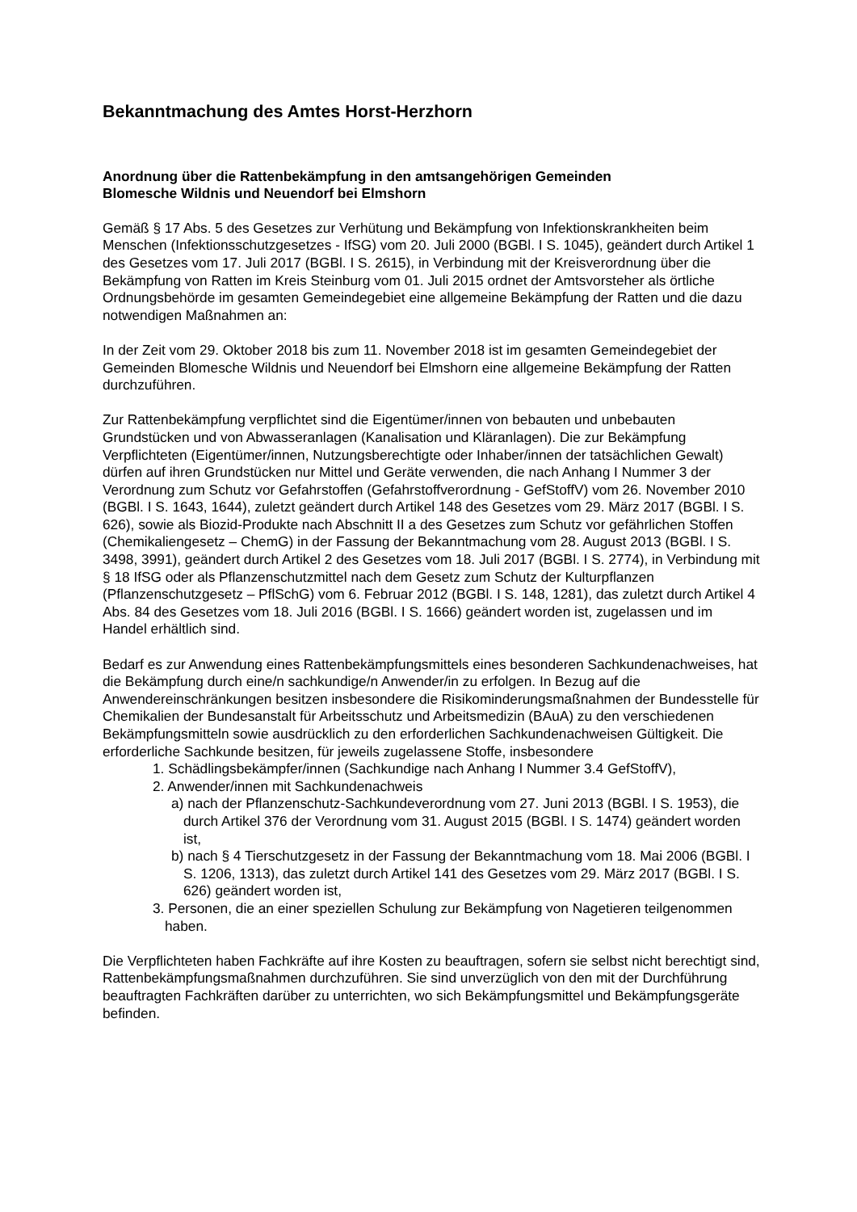Bekanntmachung des Amtes Horst-Herzhorn
Anordnung über die Rattenbekämpfung in den amtsangehörigen Gemeinden
Blomesche Wildnis und Neuendorf bei Elmshorn
Gemäß § 17 Abs. 5 des Gesetzes zur Verhütung und Bekämpfung von Infektionskrankheiten beim Menschen (Infektionsschutzgesetzes - IfSG) vom 20. Juli 2000 (BGBl. I S. 1045), geändert durch Artikel 1 des Gesetzes vom 17. Juli 2017 (BGBl. I S. 2615), in Verbindung mit der Kreisverordnung über die Bekämpfung von Ratten im Kreis Steinburg vom 01. Juli 2015 ordnet der Amtsvorsteher als örtliche Ordnungsbehörde im gesamten Gemeindegebiet eine allgemeine Bekämpfung der Ratten und die dazu notwendigen Maßnahmen an:
In der Zeit vom 29. Oktober 2018 bis zum 11. November 2018 ist im gesamten Gemeindegebiet der Gemeinden Blomesche Wildnis und Neuendorf bei Elmshorn eine allgemeine Bekämpfung der Ratten durchzuführen.
Zur Rattenbekämpfung verpflichtet sind die Eigentümer/innen von bebauten und unbebauten Grundstücken und von Abwasseranlagen (Kanalisation und Kläranlagen). Die zur Bekämpfung Verpflichteten (Eigentümer/innen, Nutzungsberechtigte oder Inhaber/innen der tatsächlichen Gewalt) dürfen auf ihren Grundstücken nur Mittel und Geräte verwenden, die nach Anhang I Nummer 3 der Verordnung zum Schutz vor Gefahrstoffen (Gefahrstoffverordnung - GefStoffV) vom 26. November 2010 (BGBl. I S. 1643, 1644), zuletzt geändert durch Artikel 148 des Gesetzes vom 29. März 2017 (BGBl. I S. 626), sowie als Biozid-Produkte nach Abschnitt II a des Gesetzes zum Schutz vor gefährlichen Stoffen (Chemikaliengesetz – ChemG) in der Fassung der Bekanntmachung vom 28. August 2013 (BGBl. I S. 3498, 3991), geändert durch Artikel 2 des Gesetzes vom 18. Juli 2017 (BGBl. I S. 2774), in Verbindung mit § 18 IfSG oder als Pflanzenschutzmittel nach dem Gesetz zum Schutz der Kulturpflanzen (Pflanzenschutzgesetz – PflSchG) vom 6. Februar 2012 (BGBl. I S. 148, 1281), das zuletzt durch Artikel 4 Abs. 84 des Gesetzes vom 18. Juli 2016 (BGBl. I S. 1666) geändert worden ist, zugelassen und im Handel erhältlich sind.
Bedarf es zur Anwendung eines Rattenbekämpfungsmittels eines besonderen Sachkundenachweises, hat die Bekämpfung durch eine/n sachkundige/n Anwender/in zu erfolgen. In Bezug auf die Anwendereinschränkungen besitzen insbesondere die Risikominderungsmaßnahmen der Bundesstelle für Chemikalien der Bundesanstalt für Arbeitsschutz und Arbeitsmedizin (BAuA) zu den verschiedenen Bekämpfungsmitteln sowie ausdrücklich zu den erforderlichen Sachkundenachweisen Gültigkeit. Die erforderliche Sachkunde besitzen, für jeweils zugelassene Stoffe, insbesondere
1. Schädlingsbekämpfer/innen (Sachkundige nach Anhang I Nummer 3.4 GefStoffV),
2. Anwender/innen mit Sachkundenachweis
a) nach der Pflanzenschutz-Sachkundeverordnung vom 27. Juni 2013 (BGBl. I S. 1953), die durch Artikel 376 der Verordnung vom 31. August 2015 (BGBl. I S. 1474) geändert worden ist,
b) nach § 4 Tierschutzgesetz in der Fassung der Bekanntmachung vom 18. Mai 2006 (BGBl. I S. 1206, 1313), das zuletzt durch Artikel 141 des Gesetzes vom 29. März 2017 (BGBl. I S. 626) geändert worden ist,
3. Personen, die an einer speziellen Schulung zur Bekämpfung von Nagetieren teilgenommen haben.
Die Verpflichteten haben Fachkräfte auf ihre Kosten zu beauftragen, sofern sie selbst nicht berechtigt sind, Rattenbekämpfungsmaßnahmen durchzuführen. Sie sind unverzüglich von den mit der Durchführung beauftragten Fachkräften darüber zu unterrichten, wo sich Bekämpfungsmittel und Bekämpfungsgeräte befinden.